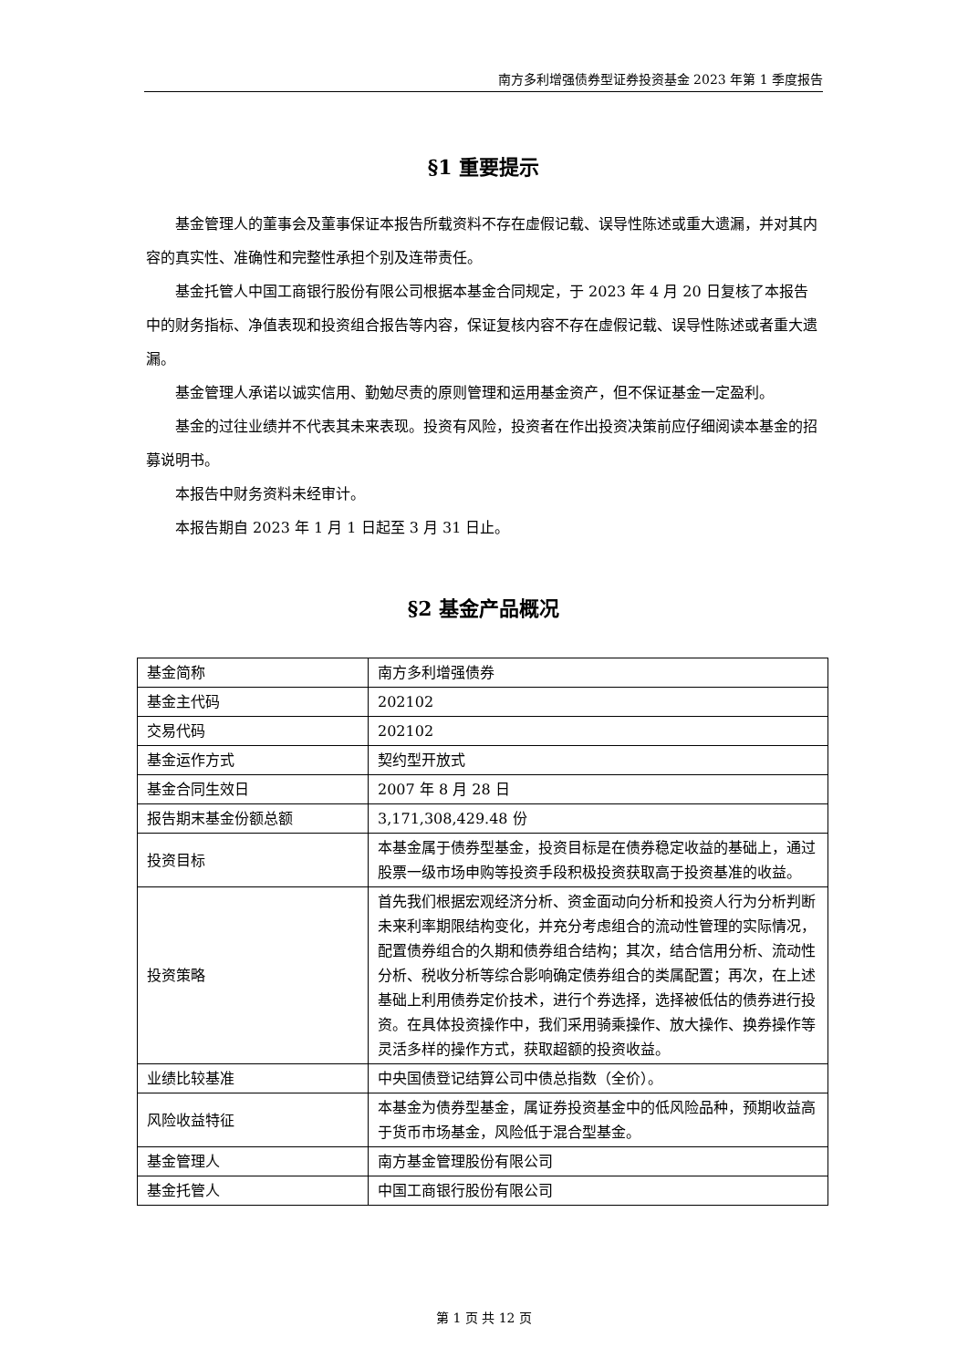南方多利增强债券型证券投资基金 2023 年第 1 季度报告
§1 重要提示
基金管理人的董事会及董事保证本报告所载资料不存在虚假记载、误导性陈述或重大遗漏，并对其内容的真实性、准确性和完整性承担个别及连带责任。
基金托管人中国工商银行股份有限公司根据本基金合同规定，于 2023 年 4 月 20 日复核了本报告中的财务指标、净值表现和投资组合报告等内容，保证复核内容不存在虚假记载、误导性陈述或者重大遗漏。
基金管理人承诺以诚实信用、勤勉尽责的原则管理和运用基金资产，但不保证基金一定盈利。
基金的过往业绩并不代表其未来表现。投资有风险，投资者在作出投资决策前应仔细阅读本基金的招募说明书。
本报告中财务资料未经审计。
本报告期自 2023 年 1 月 1 日起至 3 月 31 日止。
§2 基金产品概况
| 基金简称 | 南方多利增强债券 |
| 基金主代码 | 202102 |
| 交易代码 | 202102 |
| 基金运作方式 | 契约型开放式 |
| 基金合同生效日 | 2007 年 8 月 28 日 |
| 报告期末基金份额总额 | 3,171,308,429.48 份 |
| 投资目标 | 本基金属于债券型基金，投资目标是在债券稳定收益的基础上，通过股票一级市场申购等投资手段积极投资获取高于投资基准的收益。 |
| 投资策略 | 首先我们根据宏观经济分析、资金面动向分析和投资人行为分析判断未来利率期限结构变化，并充分考虑组合的流动性管理的实际情况，配置债券组合的久期和债券组合结构；其次，结合信用分析、流动性分析、税收分析等综合影响确定债券组合的类属配置；再次，在上述基础上利用债券定价技术，进行个券选择，选择被低估的债券进行投资。在具体投资操作中，我们采用骑乘操作、放大操作、换券操作等灵活多样的操作方式，获取超额的投资收益。 |
| 业绩比较基准 | 中央国债登记结算公司中债总指数（全价）。 |
| 风险收益特征 | 本基金为债券型基金，属证券投资基金中的低风险品种，预期收益高于货币市场基金，风险低于混合型基金。 |
| 基金管理人 | 南方基金管理股份有限公司 |
| 基金托管人 | 中国工商银行股份有限公司 |
第 1 页 共 12 页